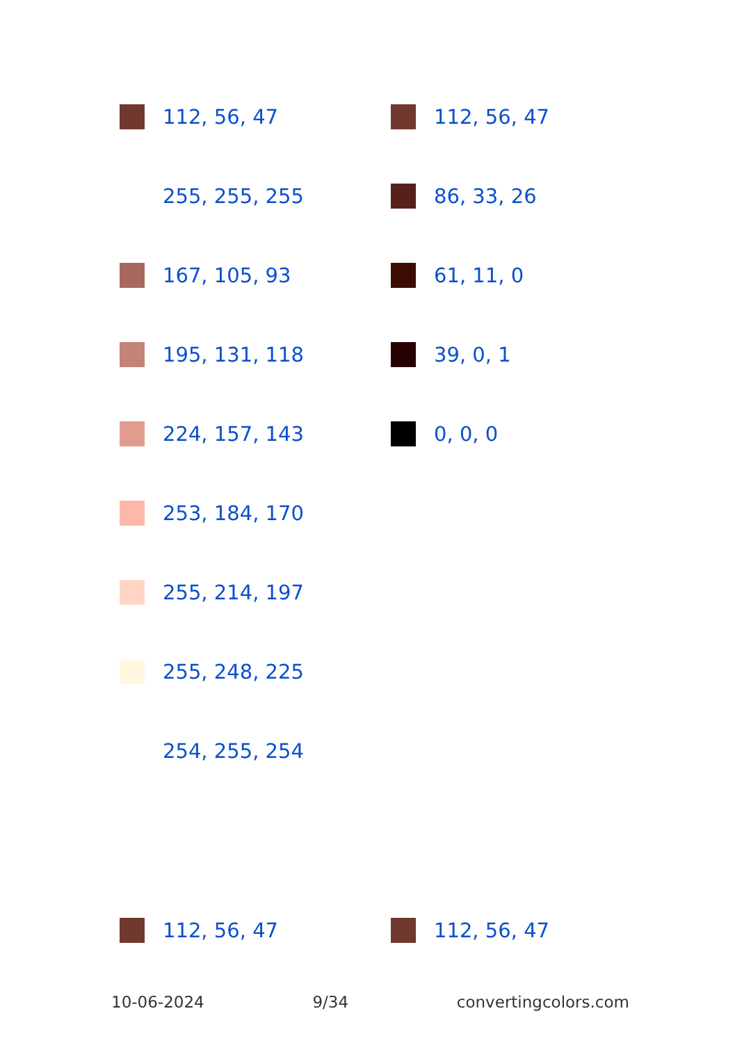112, 56, 47
255, 255, 255
167, 105, 93
195, 131, 118
224, 157, 143
253, 184, 170
255, 214, 197
255, 248, 225
254, 255, 254
112, 56, 47
86, 33, 26
61, 11, 0
39, 0, 1
0, 0, 0
112, 56, 47 112, 56, 47
10-06-2024 9/34 convertingcolors.com